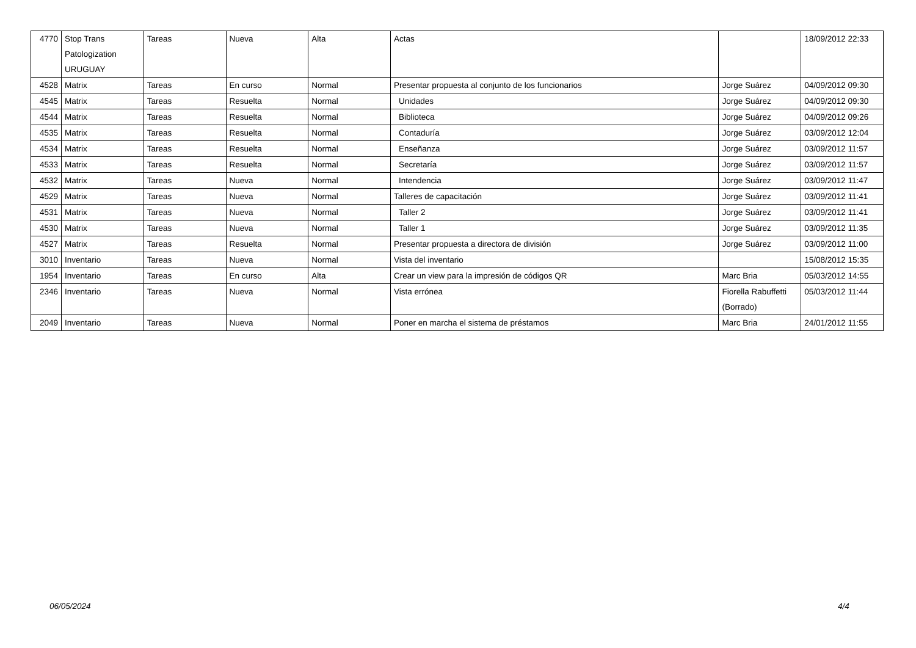| 4770 | Stop Trans Patologization URUGUAY | Tareas | Nueva | Alta | Actas | | 18/09/2012 22:33 |
| 4528 | Matrix | Tareas | En curso | Normal | Presentar propuesta al conjunto de los funcionarios | Jorge Suárez | 04/09/2012 09:30 |
| 4545 | Matrix | Tareas | Resuelta | Normal | Unidades | Jorge Suárez | 04/09/2012 09:30 |
| 4544 | Matrix | Tareas | Resuelta | Normal | Biblioteca | Jorge Suárez | 04/09/2012 09:26 |
| 4535 | Matrix | Tareas | Resuelta | Normal | Contaduría | Jorge Suárez | 03/09/2012 12:04 |
| 4534 | Matrix | Tareas | Resuelta | Normal | Enseñanza | Jorge Suárez | 03/09/2012 11:57 |
| 4533 | Matrix | Tareas | Resuelta | Normal | Secretaría | Jorge Suárez | 03/09/2012 11:57 |
| 4532 | Matrix | Tareas | Nueva | Normal | Intendencia | Jorge Suárez | 03/09/2012 11:47 |
| 4529 | Matrix | Tareas | Nueva | Normal | Talleres de capacitación | Jorge Suárez | 03/09/2012 11:41 |
| 4531 | Matrix | Tareas | Nueva | Normal | Taller 2 | Jorge Suárez | 03/09/2012 11:41 |
| 4530 | Matrix | Tareas | Nueva | Normal | Taller 1 | Jorge Suárez | 03/09/2012 11:35 |
| 4527 | Matrix | Tareas | Resuelta | Normal | Presentar propuesta a directora de división | Jorge Suárez | 03/09/2012 11:00 |
| 3010 | Inventario | Tareas | Nueva | Normal | Vista del inventario | | 15/08/2012 15:35 |
| 1954 | Inventario | Tareas | En curso | Alta | Crear un view para la impresión de códigos QR | Marc Bria | 05/03/2012 14:55 |
| 2346 | Inventario | Tareas | Nueva | Normal | Vista errónea | Fiorella Rabuffetti (Borrado) | 05/03/2012 11:44 |
| 2049 | Inventario | Tareas | Nueva | Normal | Poner en marcha el sistema de préstamos | Marc Bria | 24/01/2012 11:55 |
06/05/2024 4/4